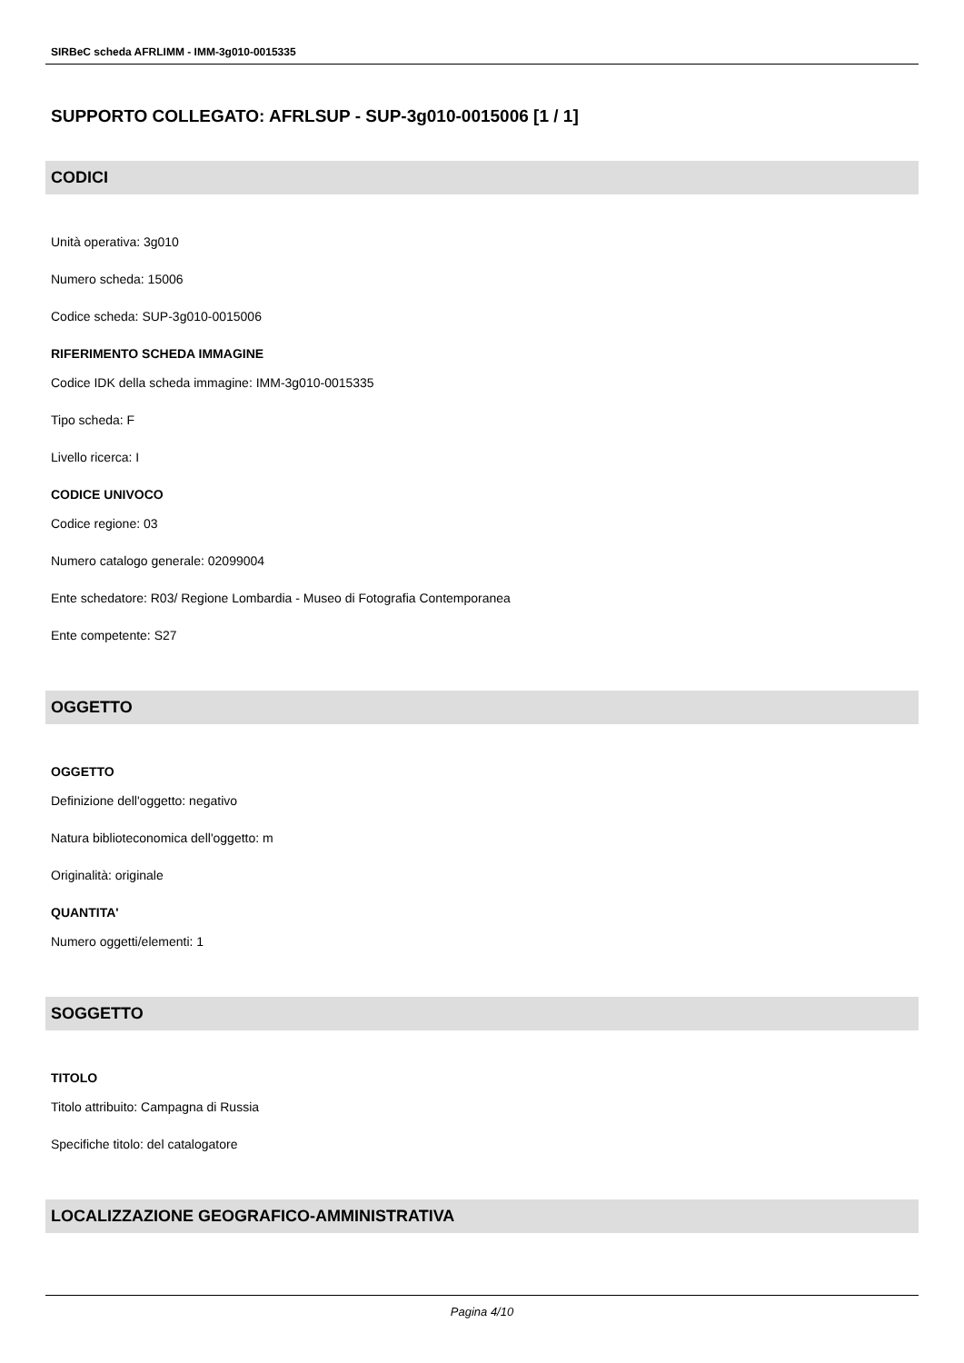SIRBeC scheda AFRLIMM - IMM-3g010-0015335
SUPPORTO COLLEGATO: AFRLSUP - SUP-3g010-0015006 [1 / 1]
CODICI
Unità operativa: 3g010
Numero scheda: 15006
Codice scheda: SUP-3g010-0015006
RIFERIMENTO SCHEDA IMMAGINE
Codice IDK della scheda immagine: IMM-3g010-0015335
Tipo scheda: F
Livello ricerca: I
CODICE UNIVOCO
Codice regione: 03
Numero catalogo generale: 02099004
Ente schedatore: R03/ Regione Lombardia - Museo di Fotografia Contemporanea
Ente competente: S27
OGGETTO
OGGETTO
Definizione dell'oggetto: negativo
Natura biblioteconomica dell'oggetto: m
Originalità: originale
QUANTITA'
Numero oggetti/elementi: 1
SOGGETTO
TITOLO
Titolo attribuito: Campagna di Russia
Specifiche titolo: del catalogatore
LOCALIZZAZIONE GEOGRAFICO-AMMINISTRATIVA
Pagina 4/10